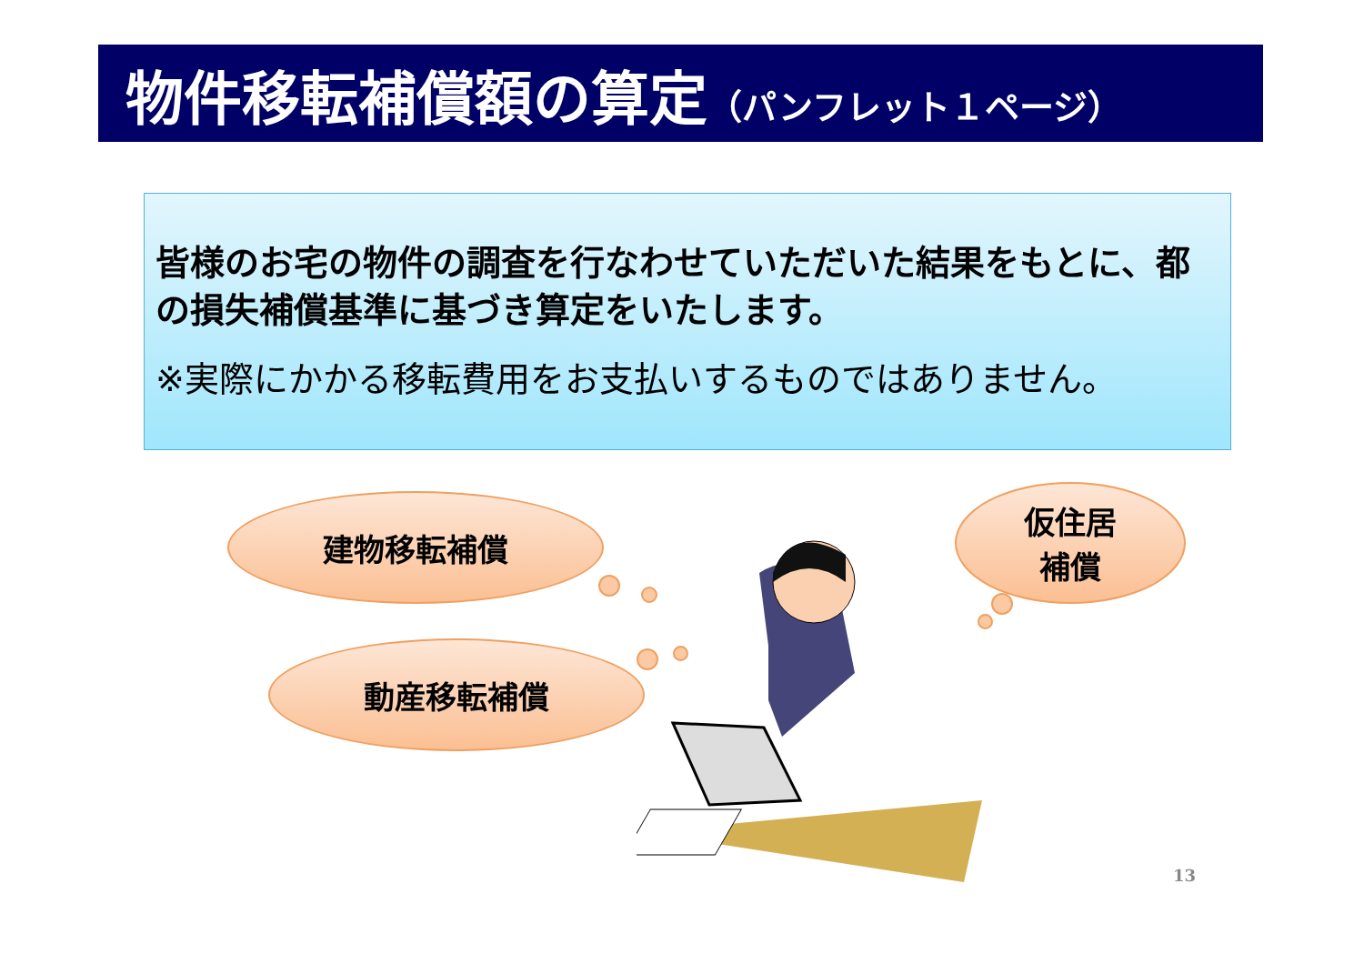物件移転補償額の算定（パンフレット１ページ）
皆様のお宅の物件の調査を行なわせていただいた結果をもとに、都の損失補償基準に基づき算定をいたします。
※実際にかかる移転費用をお支払いするものではありません。
建物移転補償
動産移転補償
仮住居
補償
13